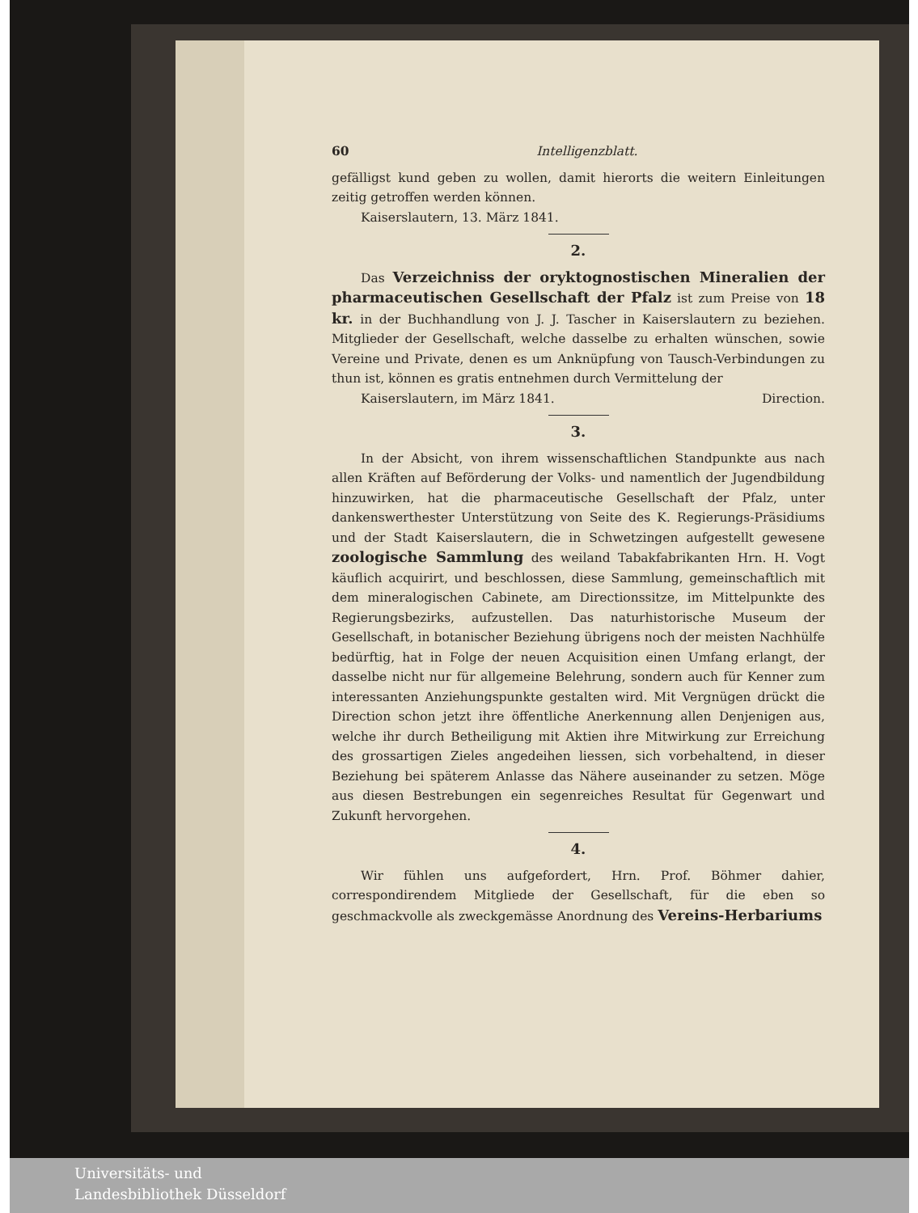60 Intelligenzblatt.
gefälligst kund geben zu wollen, damit hierorts die weitern Einleitungen zeitig getroffen werden können.
Kaiserslautern, 13. März 1841.
2.
Das Verzeichniss der oryktognostischen Mineralien der pharmaceutischen Gesellschaft der Pfalz ist zum Preise von 18 kr. in der Buchhandlung von J. J. Tascher in Kaiserslautern zu beziehen. Mitglieder der Gesellschaft, welche dasselbe zu erhalten wünschen, sowie Vereine und Private, denen es um Anknüpfung von Tausch-Verbindungen zu thun ist, können es gratis entnehmen durch Vermittelung der
Kaiserslautern, im März 1841. Direction.
3.
In der Absicht, von ihrem wissenschaftlichen Standpunkte aus nach allen Kräften auf Beförderung der Volks- und namentlich der Jugendbildung hinzuwirken, hat die pharmaceutische Gesellschaft der Pfalz, unter dankenswerthester Unterstützung von Seite des K. Regierungs-Präsidiums und der Stadt Kaiserslautern, die in Schwetzingen aufgestellt gewesene zoologische Sammlung des weiland Tabakfabrikanten Hrn. H. Vogt käuflich acquirirt, und beschlossen, diese Sammlung, gemeinschaftlich mit dem mineralogischen Cabinete, am Directionssitze, im Mittelpunkte des Regierungsbezirks, aufzustellen. Das naturhistorische Museum der Gesellschaft, in botanischer Beziehung übrigens noch der meisten Nachhülfe bedürftig, hat in Folge der neuen Acquisition einen Umfang erlangt, der dasselbe nicht nur für allgemeine Belehrung, sondern auch für Kenner zum interessanten Anziehungspunkte gestalten wird. Mit Vergnügen drückt die Direction schon jetzt ihre öffentliche Anerkennung allen Denjenigen aus, welche ihr durch Betheiligung mit Aktien ihre Mitwirkung zur Erreichung des grossartigen Zieles angedeihen liessen, sich vorbehaltend, in dieser Beziehung bei späterem Anlasse das Nähere auseinander zu setzen. Möge aus diesen Bestrebungen ein segenreiches Resultat für Gegenwart und Zukunft hervorgehen.
4.
Wir fühlen uns aufgefordert, Hrn. Prof. Böhmer dahier, correspondirendem Mitgliede der Gesellschaft, für die eben so geschmackvolle als zweckgemässe Anordnung des Vereins-Herbariums
Universitäts- und
Landesbibliothek Düsseldorf